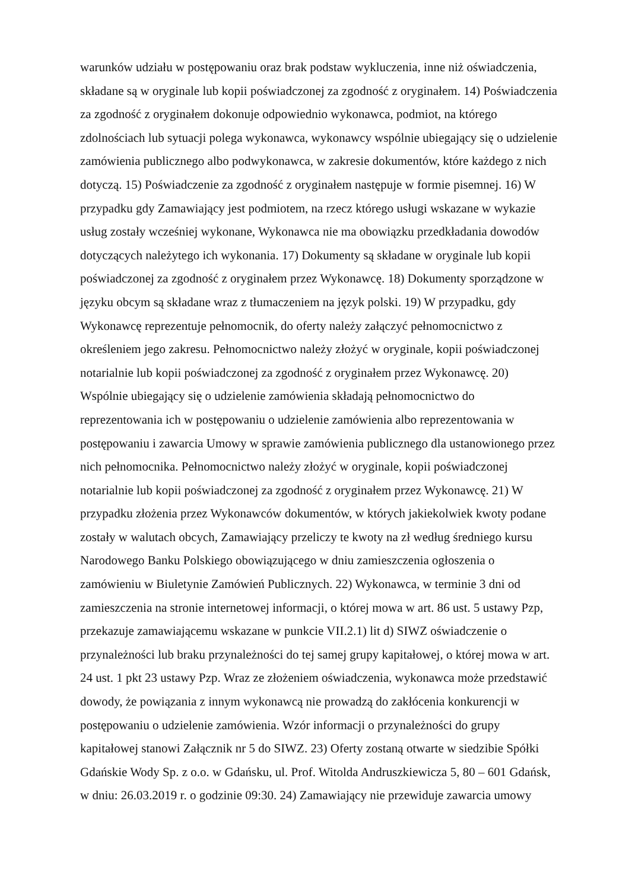warunków udziału w postępowaniu oraz brak podstaw wykluczenia, inne niż oświadczenia,
składane są w oryginale lub kopii poświadczonej za zgodność z oryginałem. 14) Poświadczenia
za zgodność z oryginałem dokonuje odpowiednio wykonawca, podmiot, na którego
zdolnościach lub sytuacji polega wykonawca, wykonawcy wspólnie ubiegający się o udzielenie
zamówienia publicznego albo podwykonawca, w zakresie dokumentów, które każdego z nich
dotyczą. 15) Poświadczenie za zgodność z oryginałem następuje w formie pisemnej. 16) W
przypadku gdy Zamawiający jest podmiotem, na rzecz którego usługi wskazane w wykazie
usług zostały wcześniej wykonane, Wykonawca nie ma obowiązku przedkładania dowodów
dotyczących należytego ich wykonania. 17) Dokumenty są składane w oryginale lub kopii
poświadczonej za zgodność z oryginałem przez Wykonawcę. 18) Dokumenty sporządzone w
języku obcym są składane wraz z tłumaczeniem na język polski. 19) W przypadku, gdy
Wykonawcę reprezentuje pełnomocnik, do oferty należy załączyć pełnomocnictwo z
określeniem jego zakresu. Pełnomocnictwo należy złożyć w oryginale, kopii poświadczonej
notarialnie lub kopii poświadczonej za zgodność z oryginałem przez Wykonawcę. 20)
Wspólnie ubiegający się o udzielenie zamówienia składają pełnomocnictwo do
reprezentowania ich w postępowaniu o udzielenie zamówienia albo reprezentowania w
postępowaniu i zawarcia Umowy w sprawie zamówienia publicznego dla ustanowionego przez
nich pełnomocnika. Pełnomocnictwo należy złożyć w oryginale, kopii poświadczonej
notarialnie lub kopii poświadczonej za zgodność z oryginałem przez Wykonawcę. 21) W
przypadku złożenia przez Wykonawców dokumentów, w których jakiekolwiek kwoty podane
zostały w walutach obcych, Zamawiający przeliczy te kwoty na zł według średniego kursu
Narodowego Banku Polskiego obowiązującego w dniu zamieszczenia ogłoszenia o
zamówieniu w Biuletynie Zamówień Publicznych. 22) Wykonawca, w terminie 3 dni od
zamieszczenia na stronie internetowej informacji, o której mowa w art. 86 ust. 5 ustawy Pzp,
przekazuje zamawiającemu wskazane w punkcie VII.2.1) lit d) SIWZ oświadczenie o
przynależności lub braku przynależności do tej samej grupy kapitałowej, o której mowa w art.
24 ust. 1 pkt 23 ustawy Pzp. Wraz ze złożeniem oświadczenia, wykonawca może przedstawić
dowody, że powiązania z innym wykonawcą nie prowadzą do zakłócenia konkurencji w
postępowaniu o udzielenie zamówienia. Wzór informacji o przynależności do grupy
kapitałowej stanowi Załącznik nr 5 do SIWZ. 23) Oferty zostaną otwarte w siedzibie Spółki
Gdańskie Wody Sp. z o.o. w Gdańsku, ul. Prof. Witolda Andruszkiewicza 5, 80 – 601 Gdańsk,
w dniu: 26.03.2019 r. o godzinie 09:30. 24) Zamawiający nie przewiduje zawarcia umowy